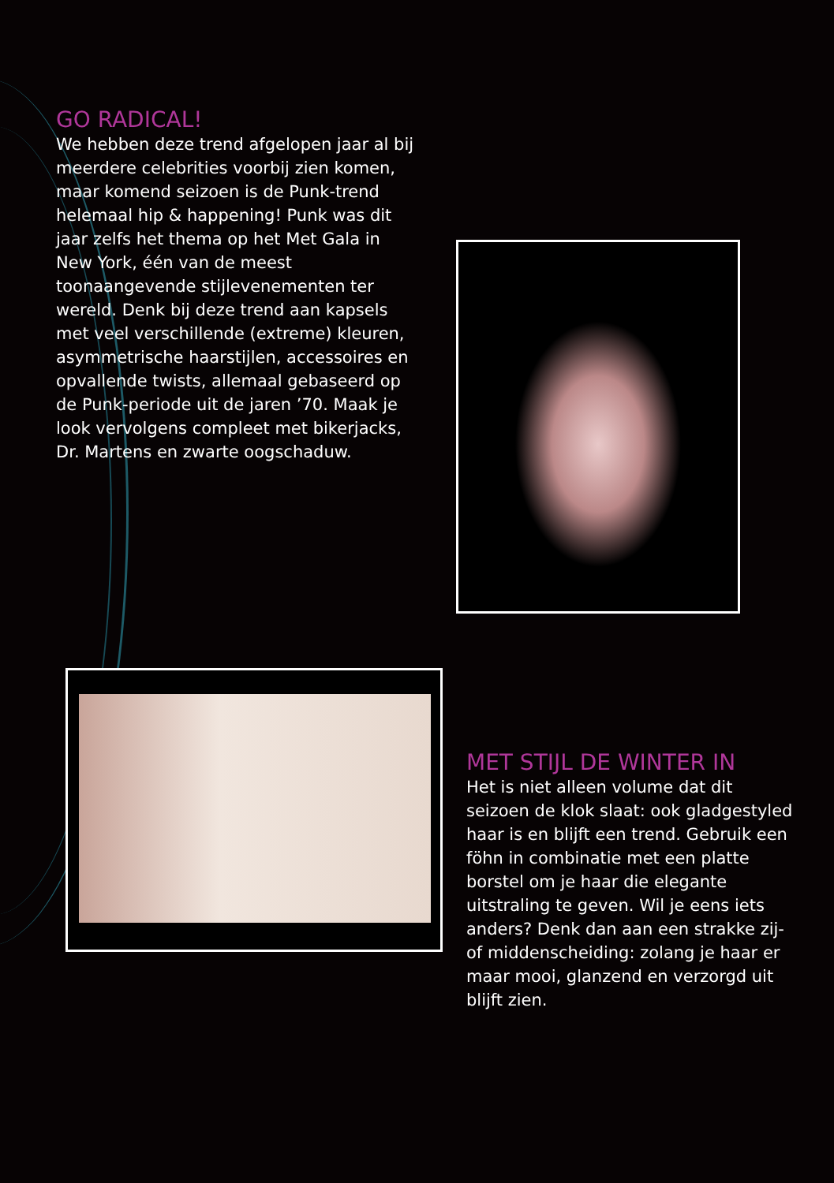GO RADICAL!
We hebben deze trend afgelopen jaar al bij meerdere celebrities voorbij zien komen, maar komend seizoen is de Punk-trend helemaal hip & happening! Punk was dit jaar zelfs het thema op het Met Gala in New York, één van de meest toonaangevende stijlevenementen ter wereld. Denk bij deze trend aan kapsels met veel verschillende (extreme) kleuren, asymmetrische haarstijlen, accessoires en opvallende twists, allemaal gebaseerd op de Punk-periode uit de jaren ’70. Maak je look vervolgens compleet met bikerjacks, Dr. Martens en zwarte oogschaduw.
MET STIJL DE WINTER IN
Het is niet alleen volume dat dit seizoen de klok slaat: ook gladgestyled haar is en blijft een trend. Gebruik een föhn in combinatie met een platte borstel om je haar die elegante uitstraling te geven. Wil je eens iets anders? Denk dan aan een strakke zij- of middenscheiding: zolang je haar er maar mooi, glanzend en verzorgd uit blijft zien.